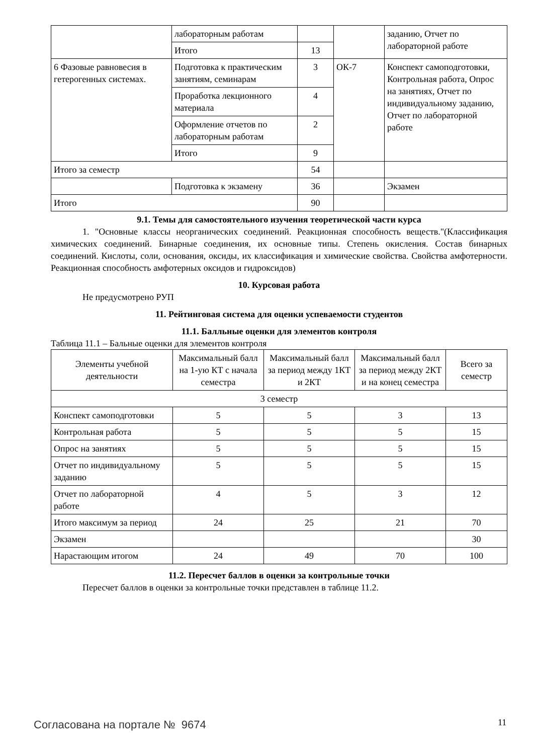| | лабораторным работам | | | заданию, Отчет по лабораторной работе |
| | Итого | 13 | | |
| 6 Фазовые равновесия в гетерогенных системах. | Подготовка к практическим занятиям, семинарам | 3 | ОК-7 | Конспект самоподготовки, Контрольная работа, Опрос на занятиях, Отчет по индивидуальному заданию, Отчет по лабораторной работе |
| | Проработка лекционного материала | 4 | | |
| | Оформление отчетов по лабораторным работам | 2 | | |
| | Итого | 9 | | |
| Итого за семестр | | 54 | | |
| | Подготовка к экзамену | 36 | | Экзамен |
| Итого | | 90 | | |
9.1. Темы для самостоятельного изучения теоретической части курса
1. "Основные классы неорганических соединений. Реакционная способность веществ."(Классификация химических соединений. Бинарные соединения, их основные типы. Степень окисления. Состав бинарных соединений. Кислоты, соли, основания, оксиды, их классификация и химические свойства. Свойства амфотерности. Реакционная способность амфотерных оксидов и гидроксидов)
10. Курсовая работа
Не предусмотрено РУП
11. Рейтинговая система для оценки успеваемости студентов
11.1. Балльные оценки для элементов контроля
Таблица 11.1 – Бальные оценки для элементов контроля
| Элементы учебной деятельности | Максимальный балл на 1-ую КТ с начала семестра | Максимальный балл за период между 1КТ и 2КТ | Максимальный балл за период между 2КТ и на конец семестра | Всего за семестр |
| --- | --- | --- | --- | --- |
| 3 семестр | | | | |
| Конспект самоподготовки | 5 | 5 | 3 | 13 |
| Контрольная работа | 5 | 5 | 5 | 15 |
| Опрос на занятиях | 5 | 5 | 5 | 15 |
| Отчет по индивидуальному заданию | 5 | 5 | 5 | 15 |
| Отчет по лабораторной работе | 4 | 5 | 3 | 12 |
| Итого максимум за период | 24 | 25 | 21 | 70 |
| Экзамен | | | | 30 |
| Нарастающим итогом | 24 | 49 | 70 | 100 |
11.2. Пересчет баллов в оценки за контрольные точки
Пересчет баллов в оценки за контрольные точки представлен в таблице 11.2.
Согласована на портале № 9674 11